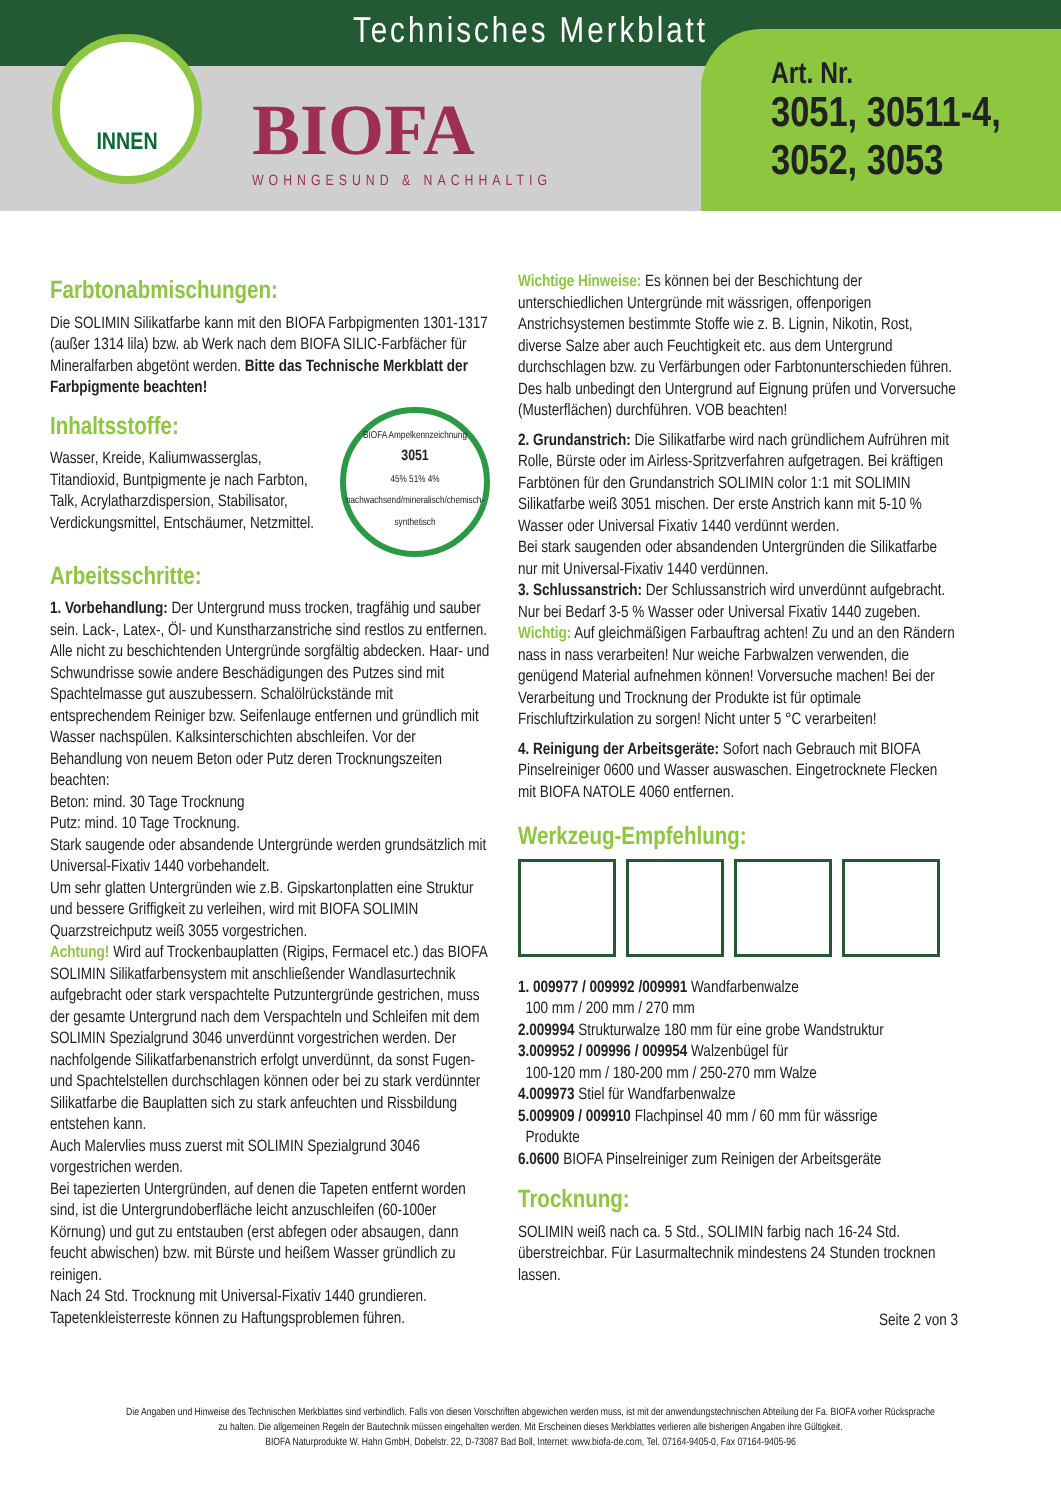Technisches Merkblatt
INNEN
BIOFA
WOHNGESUND & NACHHALTIG
Art. Nr.
3051, 30511-4,
3052, 3053
Farbtonabmischungen:
Die SOLIMIN Silikatfarbe kann mit den BIOFA Farbpigmenten 1301-1317 (außer 1314 lila) bzw. ab Werk nach dem BIOFA SILIC-Farbfächer für Mineralfarben abgetönt werden. Bitte das Technische Merkblatt der Farbpigmente beachten!
Inhaltsstoffe:
Wasser, Kreide, Kaliumwasserglas, Titandioxid, Buntpigmente je nach Farbton, Talk, Acrylatharzdispersion, Stabilisator, Verdickungsmittel, Entschäumer, Netzmittel.
BIOFA Ampelkennzeichnung
3051
45% 51% 4%
nachwachsend/mineralisch/chemisch-synthetisch
Arbeitsschritte:
1. Vorbehandlung: Der Untergrund muss trocken, tragfähig und sauber sein. Lack-, Latex-, Öl- und Kunstharzanstriche sind restlos zu entfernen. Alle nicht zu beschichtenden Untergründe sorgfältig abdecken. Haar- und Schwundrisse sowie andere Beschädigungen des Putzes sind mit Spachtelmasse gut auszubessern. Schalölrückstände mit entsprechendem Reiniger bzw. Seifenlauge entfernen und gründlich mit Wasser nachspülen. Kalksinterschichten abschleifen. Vor der Behandlung von neuem Beton oder Putz deren Trocknungszeiten beachten:
Beton: mind. 30 Tage Trocknung
Putz: mind. 10 Tage Trocknung.
Stark saugende oder absandende Untergründe werden grundsätzlich mit Universal-Fixativ 1440 vorbehandelt.
Um sehr glatten Untergründen wie z.B. Gipskartonplatten eine Struktur und bessere Griffigkeit zu verleihen, wird mit BIOFA SOLIMIN Quarzstreichputz weiß 3055 vorgestrichen.
Achtung! Wird auf Trockenbauplatten (Rigips, Fermacel etc.) das BIOFA SOLIMIN Silikatfarbensystem mit anschließender Wandlasurtechnik aufgebracht oder stark verspachtelte Putzuntergründe gestrichen, muss der gesamte Untergrund nach dem Verspachteln und Schleifen mit dem SOLIMIN Spezialgrund 3046 unverdünnt vorgestrichen werden. Der nachfolgende Silikatfarbenanstrich erfolgt unverdünnt, da sonst Fugen- und Spachtelstellen durchschlagen können oder bei zu stark verdünnter Silikatfarbe die Bauplatten sich zu stark anfeuchten und Rissbildung entstehen kann.
Auch Malervlies muss zuerst mit SOLIMIN Spezialgrund 3046 vorgestrichen werden.
Bei tapezierten Untergründen, auf denen die Tapeten entfernt worden sind, ist die Untergrundoberfläche leicht anzuschleifen (60-100er Körnung) und gut zu entstauben (erst abfegen oder absaugen, dann feucht abwischen) bzw. mit Bürste und heißem Wasser gründlich zu reinigen.
Nach 24 Std. Trocknung mit Universal-Fixativ 1440 grundieren. Tapetenkleisterreste können zu Haftungsproblemen führen.
Wichtige Hinweise: Es können bei der Beschichtung der unterschiedlichen Untergründe mit wässrigen, offenporigen Anstrichsystemen bestimmte Stoffe wie z. B. Lignin, Nikotin, Rost, diverse Salze aber auch Feuchtigkeit etc. aus dem Untergrund durchschlagen bzw. zu Verfärbungen oder Farbtonunterschieden führen. Des halb unbedingt den Untergrund auf Eignung prüfen und Vorversuche (Musterflächen) durchführen. VOB beachten!
2. Grundanstrich: Die Silikatfarbe wird nach gründlichem Aufrühren mit Rolle, Bürste oder im Airless-Spritzverfahren aufgetragen. Bei kräftigen Farbtönen für den Grundanstrich SOLIMIN color 1:1 mit SOLIMIN Silikatfarbe weiß 3051 mischen. Der erste Anstrich kann mit 5-10 % Wasser oder Universal Fixativ 1440 verdünnt werden.
Bei stark saugenden oder absandenden Untergründen die Silikatfarbe nur mit Universal-Fixativ 1440 verdünnen.
3. Schlussanstrich: Der Schlussanstrich wird unverdünnt aufgebracht. Nur bei Bedarf 3-5 % Wasser oder Universal Fixativ 1440 zugeben.
Wichtig: Auf gleichmäßigen Farbauftrag achten! Zu und an den Rändern nass in nass verarbeiten! Nur weiche Farbwalzen verwenden, die genügend Material aufnehmen können! Vorversuche machen! Bei der Verarbeitung und Trocknung der Produkte ist für optimale Frischluftzirkulation zu sorgen! Nicht unter 5 °C verarbeiten!
4. Reinigung der Arbeitsgeräte: Sofort nach Gebrauch mit BIOFA Pinselreiniger 0600 und Wasser auswaschen. Eingetrocknete Flecken mit BIOFA NATOLE 4060 entfernen.
Werkzeug-Empfehlung:
1. 009977 / 009992 /009991 Wandfarbenwalze
100 mm / 200 mm / 270 mm
2.009994 Strukturwalze 180 mm für eine grobe Wandstruktur
3.009952 / 009996 / 009954 Walzenbügel für
100-120 mm / 180-200 mm / 250-270 mm Walze
4.009973 Stiel für Wandfarbenwalze
5.009909 / 009910 Flachpinsel 40 mm / 60 mm für wässrige
Produkte
6.0600 BIOFA Pinselreiniger zum Reinigen der Arbeitsgeräte
Trocknung:
SOLIMIN weiß nach ca. 5 Std., SOLIMIN farbig nach 16-24 Std. überstreichbar. Für Lasurmaltechnik mindestens 24 Stunden trocknen lassen.
Seite 2 von 3
Die Angaben und Hinweise des Technischen Merkblattes sind verbindlich. Falls von diesen Vorschriften abgewichen werden muss, ist mit der anwendungstechnischen Abteilung der Fa. BIOFA vorher Rücksprache
zu halten. Die allgemeinen Regeln der Bautechnik müssen eingehalten werden. Mit Erscheinen dieses Merkblattes verlieren alle bisherigen Angaben ihre Gültigkeit.
BIOFA Naturprodukte W. Hahn GmbH, Dobelstr. 22, D-73087 Bad Boll, Internet: www.biofa-de.com, Tel. 07164-9405-0, Fax 07164-9405-96